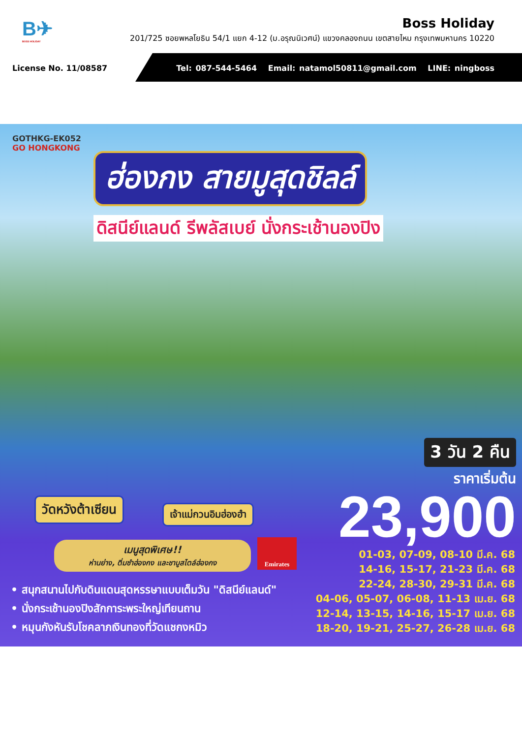B✈
BOSS HOLIDAY
Boss Holiday
201/725 ซอยพหลโยธิน 54/1 แยก 4-12 (ม.อรุณนิเวศน์) แขวงคลองถนน เขตสายไหม กรุงเทพมหานคร 10220
License No. 11/08587
Tel: 087-544-5464 Email: natamol50811@gmail.com LINE: ningboss
GOTHKG-EK052
GO HONGKONG
ฮ่องกง สายมูสุดชิลล์
ดิสนีย์แลนด์ รีพลัสเบย์ นั่งกระเช้านองปิง
วัดหวังต้าเซียน เจ้าแม่กวนอิมฮ่องฮำ
3 วัน 2 คืน
ราคาเริ่มต้น
23,900
เมนูสุดพิเศษ!!
ห่านย่าง, ติ่มซำฮ่องกง และชาบูสไตล์ฮ่องกง
Emirates
• สนุกสนานไปกับดินแดนสุดหรรษาแบบเต็มวัน "ดิสนีย์แลนด์"
• นั่งกระเช้านองปิงสักการะพระใหญ่เทียนถาน
• หมุนกังหันรับโชคลาภเงินทองที่วัดแชกงหมิว
01-03, 07-09, 08-10 มี.ค. 68
14-16, 15-17, 21-23 มี.ค. 68
22-24, 28-30, 29-31 มี.ค. 68
04-06, 05-07, 06-08, 11-13 เม.ย. 68
12-14, 13-15, 14-16, 15-17 เม.ย. 68
18-20, 19-21, 25-27, 26-28 เม.ย. 68